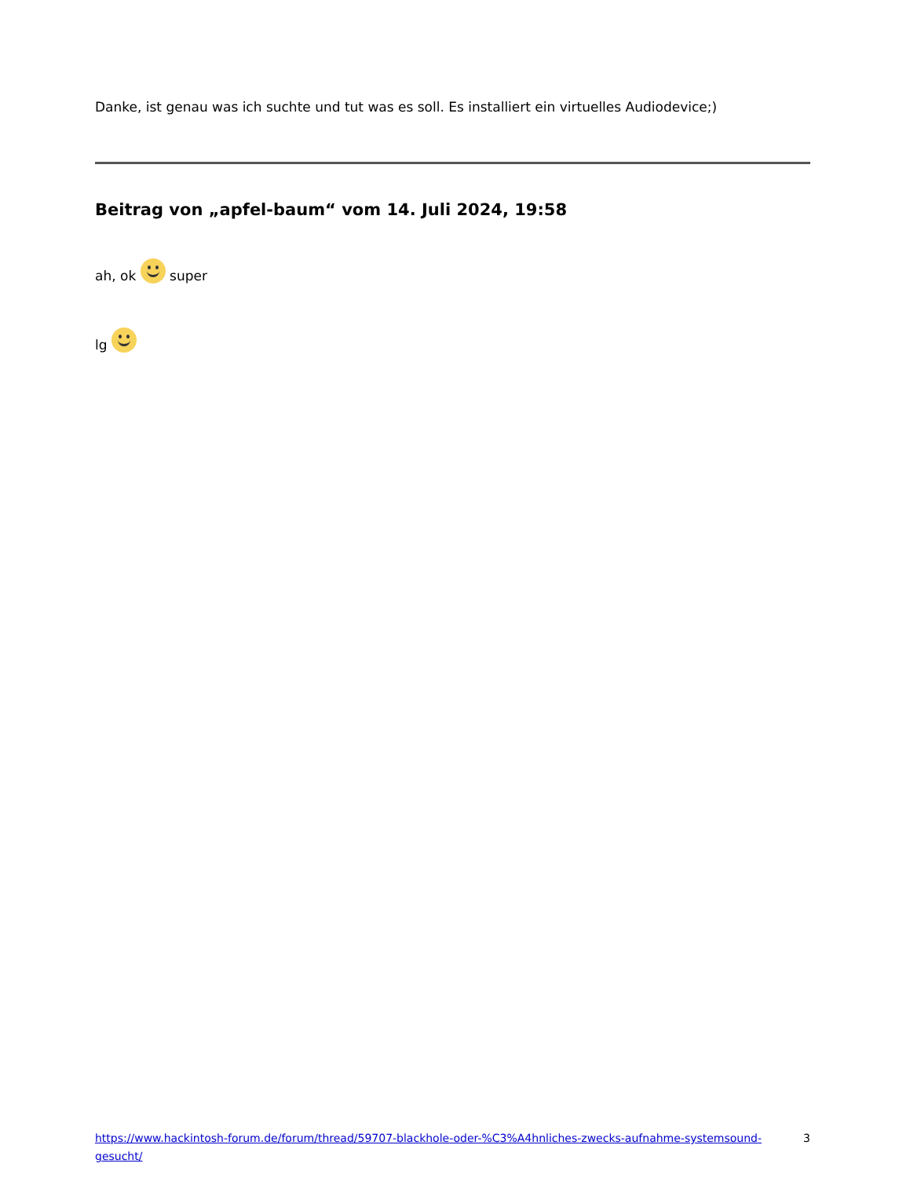Danke, ist genau was ich suchte und tut was es soll. Es installiert ein virtuelles Audiodevice;)
Beitrag von „apfel-baum“ vom 14. Juli 2024, 19:58
ah, ok super
lg
https://www.hackintosh-forum.de/forum/thread/59707-blackhole-oder-%C3%A4hnliches-zwecks-aufnahme-systemsound-gesucht/ 3